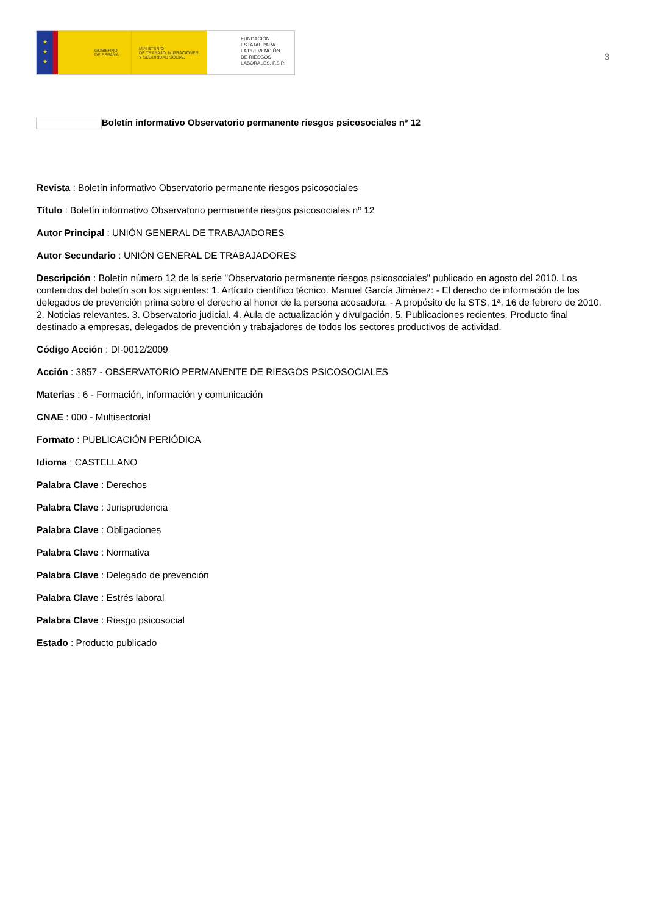★
★
★
GOBIERNO
DE ESPAÑA
MINISTERIO
DE TRABAJO, MIGRACIONES
Y SEGURIDAD SOCIAL
FUNDACIÓN
ESTATAL PARA
LA PREVENCIÓN
DE RIESGOS
LABORALES, F.S.P.
3
Boletín informativo Observatorio permanente riesgos psicosociales nº 12
Revista : Boletín informativo Observatorio permanente riesgos psicosociales
Título : Boletín informativo Observatorio permanente riesgos psicosociales nº 12
Autor Principal : UNIÓN GENERAL DE TRABAJADORES
Autor Secundario : UNIÓN GENERAL DE TRABAJADORES
Descripción : Boletín número 12 de la serie "Observatorio permanente riesgos psicosociales" publicado en agosto del 2010. Los contenidos del boletín son los siguientes: 1. Artículo científico técnico. Manuel García Jiménez: - El derecho de información de los delegados de prevención prima sobre el derecho al honor de la persona acosadora. - A propósito de la STS, 1ª, 16 de febrero de 2010. 2. Noticias relevantes. 3. Observatorio judicial. 4. Aula de actualización y divulgación. 5. Publicaciones recientes. Producto final destinado a empresas, delegados de prevención y trabajadores de todos los sectores productivos de actividad.
Código Acción : DI-0012/2009
Acción : 3857 - OBSERVATORIO PERMANENTE DE RIESGOS PSICOSOCIALES
Materias : 6 - Formación, información y comunicación
CNAE : 000 - Multisectorial
Formato : PUBLICACIÓN PERIÓDICA
Idioma : CASTELLANO
Palabra Clave : Derechos
Palabra Clave : Jurisprudencia
Palabra Clave : Obligaciones
Palabra Clave : Normativa
Palabra Clave : Delegado de prevención
Palabra Clave : Estrés laboral
Palabra Clave : Riesgo psicosocial
Estado : Producto publicado